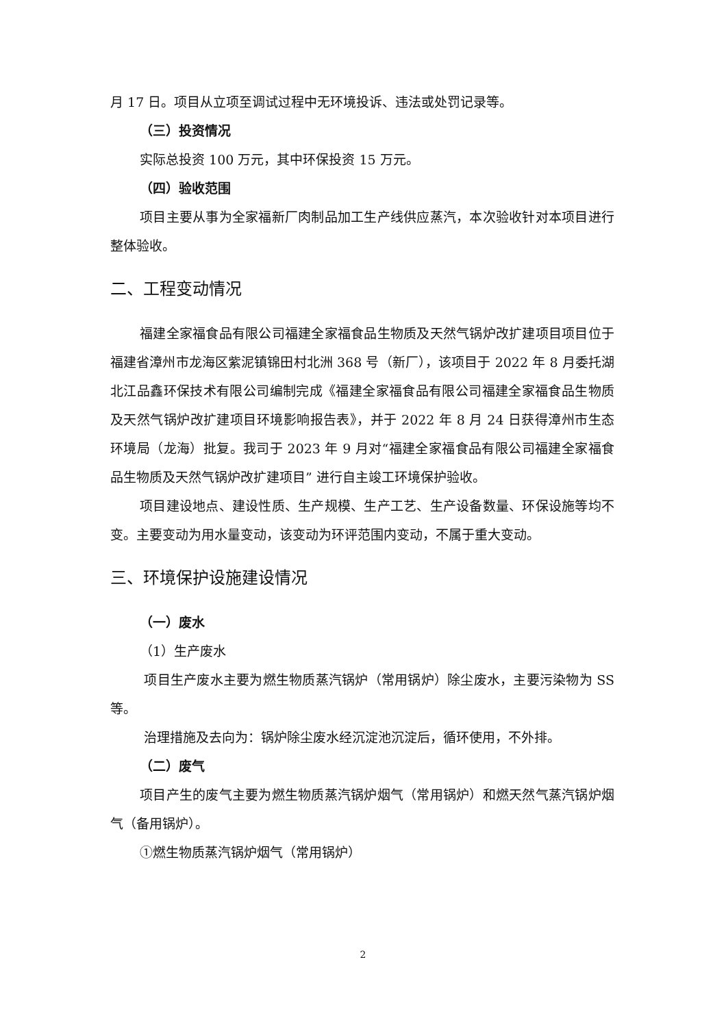月 17 日。项目从立项至调试过程中无环境投诉、违法或处罚记录等。
（三）投资情况
实际总投资 100 万元，其中环保投资 15 万元。
（四）验收范围
项目主要从事为全家福新厂肉制品加工生产线供应蒸汽，本次验收针对本项目进行整体验收。
二、工程变动情况
福建全家福食品有限公司福建全家福食品生物质及天然气锅炉改扩建项目项目位于福建省漳州市龙海区紫泥镇锦田村北洲 368 号（新厂），该项目于 2022 年 8 月委托湖北江品鑫环保技术有限公司编制完成《福建全家福食品有限公司福建全家福食品生物质及天然气锅炉改扩建项目环境影响报告表》，并于 2022 年 8 月 24 日获得漳州市生态环境局（龙海）批复。我司于 2023 年 9 月对“福建全家福食品有限公司福建全家福食品生物质及天然气锅炉改扩建项目” 进行自主竣工环境保护验收。
项目建设地点、建设性质、生产规模、生产工艺、生产设备数量、环保设施等均不变。主要变动为用水量变动，该变动为环评范围内变动，不属于重大变动。
三、环境保护设施建设情况
（一）废水
（1）生产废水
项目生产废水主要为燃生物质蒸汽锅炉（常用锅炉）除尘废水，主要污染物为 SS 等。
治理措施及去向为：锅炉除尘废水经沉淀池沉淀后，循环使用，不外排。
（二）废气
项目产生的废气主要为燃生物质蒸汽锅炉烟气（常用锅炉）和燃天然气蒸汽锅炉烟气（备用锅炉）。
①燃生物质蒸汽锅炉烟气（常用锅炉）
2